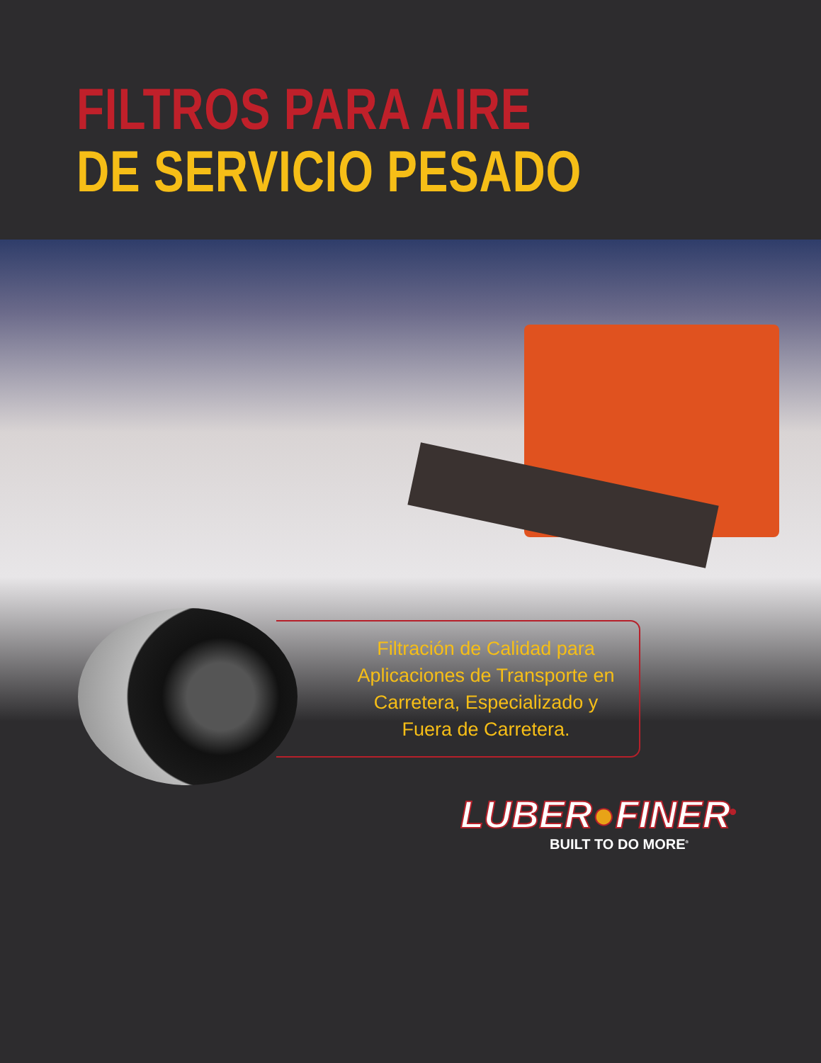FILTROS PARA AIRE
DE SERVICIO PESADO
Filtración de Calidad para
Aplicaciones de Transporte en
Carretera, Especializado y
Fuera de Carretera.
LUBER●FINER<sup>®</sup>
BUILT TO DO MORE<sup>®</sup>